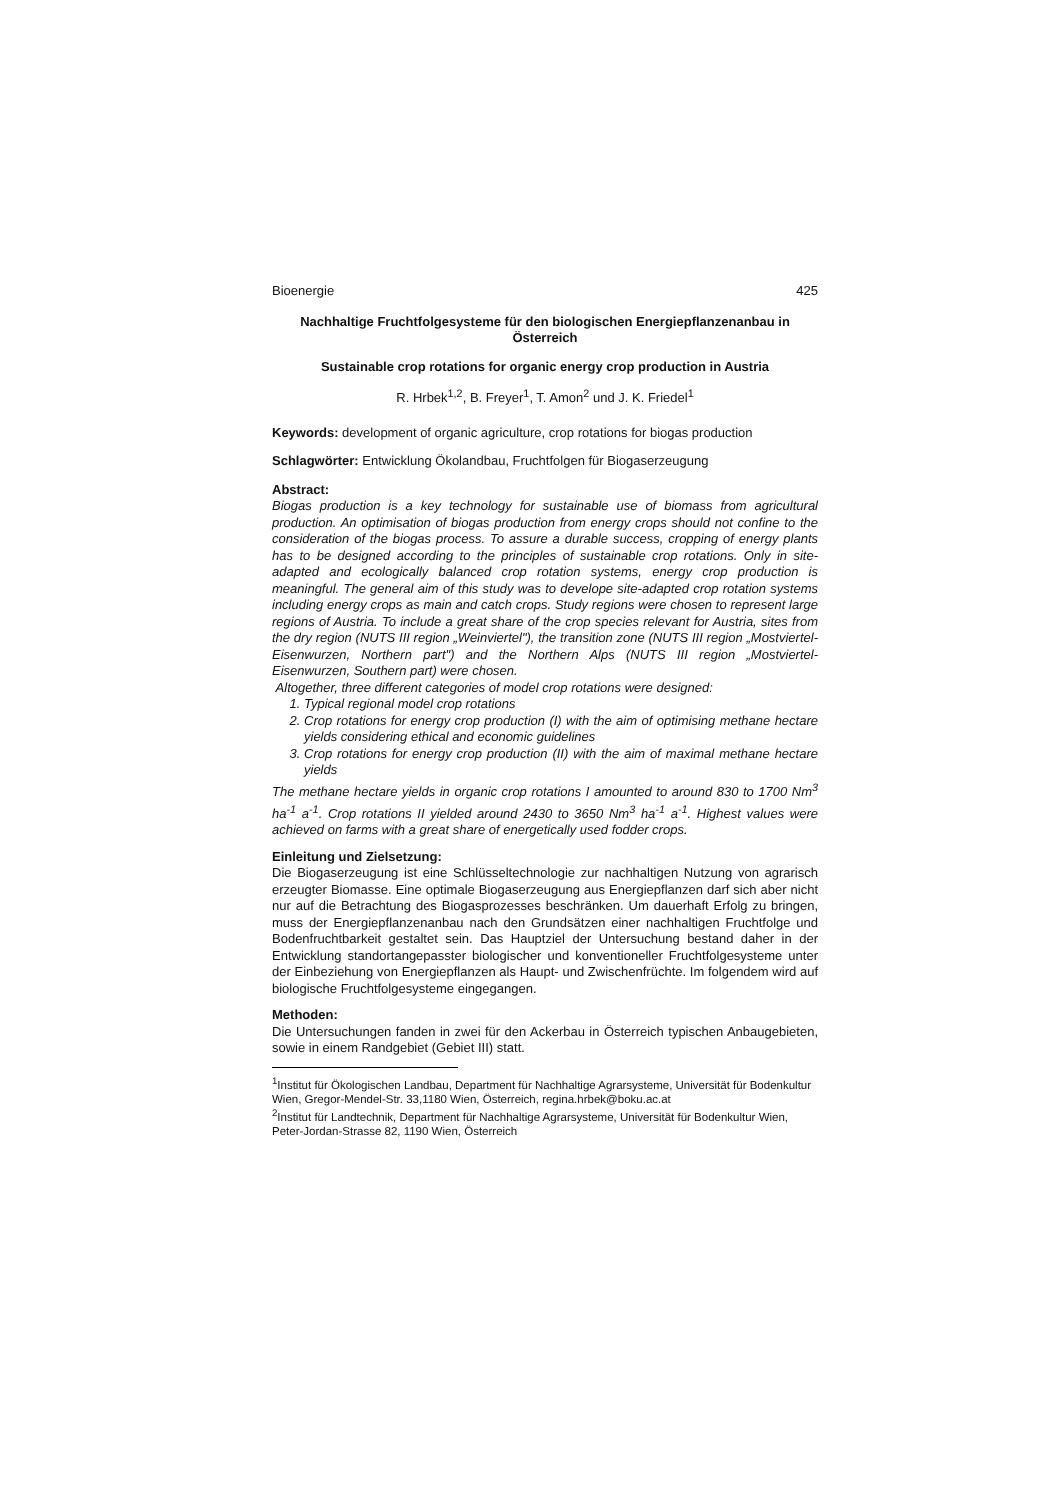Bioenergie 425
Nachhaltige Fruchtfolgesysteme für den biologischen Energiepflanzenanbau in Österreich
Sustainable crop rotations for organic energy crop production in Austria
R. Hrbek<sup>1,2</sup>, B. Freyer<sup>1</sup>, T. Amon<sup>2</sup> und J. K. Friedel<sup>1</sup>
Keywords: development of organic agriculture, crop rotations for biogas production
Schlagwörter: Entwicklung Ökolandbau, Fruchtfolgen für Biogaserzeugung
Abstract:
Biogas production is a key technology for sustainable use of biomass from agricultural production. An optimisation of biogas production from energy crops should not confine to the consideration of the biogas process. To assure a durable success, cropping of energy plants has to be designed according to the principles of sustainable crop rotations. Only in site-adapted and ecologically balanced crop rotation systems, energy crop production is meaningful. The general aim of this study was to develope site-adapted crop rotation systems including energy crops as main and catch crops. Study regions were chosen to represent large regions of Austria. To include a great share of the crop species relevant for Austria, sites from the dry region (NUTS III region „Weinviertel"), the transition zone (NUTS III region „Mostviertel-Eisenwurzen, Northern part") and the Northern Alps (NUTS III region „Mostviertel-Eisenwurzen, Southern part) were chosen.
Altogether, three different categories of model crop rotations were designed:
1. Typical regional model crop rotations
2. Crop rotations for energy crop production (I) with the aim of optimising methane hectare yields considering ethical and economic guidelines
3. Crop rotations for energy crop production (II) with the aim of maximal methane hectare yields
The methane hectare yields in organic crop rotations I amounted to around 830 to 1700 Nm<sup>3</sup> ha<sup>-1</sup> a<sup>-1</sup>. Crop rotations II yielded around 2430 to 3650 Nm<sup>3</sup> ha<sup>-1</sup> a<sup>-1</sup>. Highest values were achieved on farms with a great share of energetically used fodder crops.
Einleitung und Zielsetzung:
Die Biogaserzeugung ist eine Schlüsseltechnologie zur nachhaltigen Nutzung von agrarisch erzeugter Biomasse. Eine optimale Biogaserzeugung aus Energiepflanzen darf sich aber nicht nur auf die Betrachtung des Biogasprozesses beschränken. Um dauerhaft Erfolg zu bringen, muss der Energiepflanzenanbau nach den Grundsätzen einer nachhaltigen Fruchtfolge und Bodenfruchtbarkeit gestaltet sein. Das Hauptziel der Untersuchung bestand daher in der Entwicklung standortangepasster biologischer und konventioneller Fruchtfolgesysteme unter der Einbeziehung von Energiepflanzen als Haupt- und Zwischenfrüchte. Im folgendem wird auf biologische Fruchtfolgesysteme eingegangen.
Methoden:
Die Untersuchungen fanden in zwei für den Ackerbau in Österreich typischen Anbaugebieten, sowie in einem Randgebiet (Gebiet III) statt.
<sup>1</sup> Institut für Ökologischen Landbau, Department für Nachhaltige Agrarsysteme, Universität für Bodenkultur Wien, Gregor-Mendel-Str. 33,1180 Wien, Österreich, regina.hrbek@boku.ac.at
<sup>2</sup> Institut für Landtechnik, Department für Nachhaltige Agrarsysteme, Universität für Bodenkultur Wien, Peter-Jordan-Strasse 82, 1190 Wien, Österreich